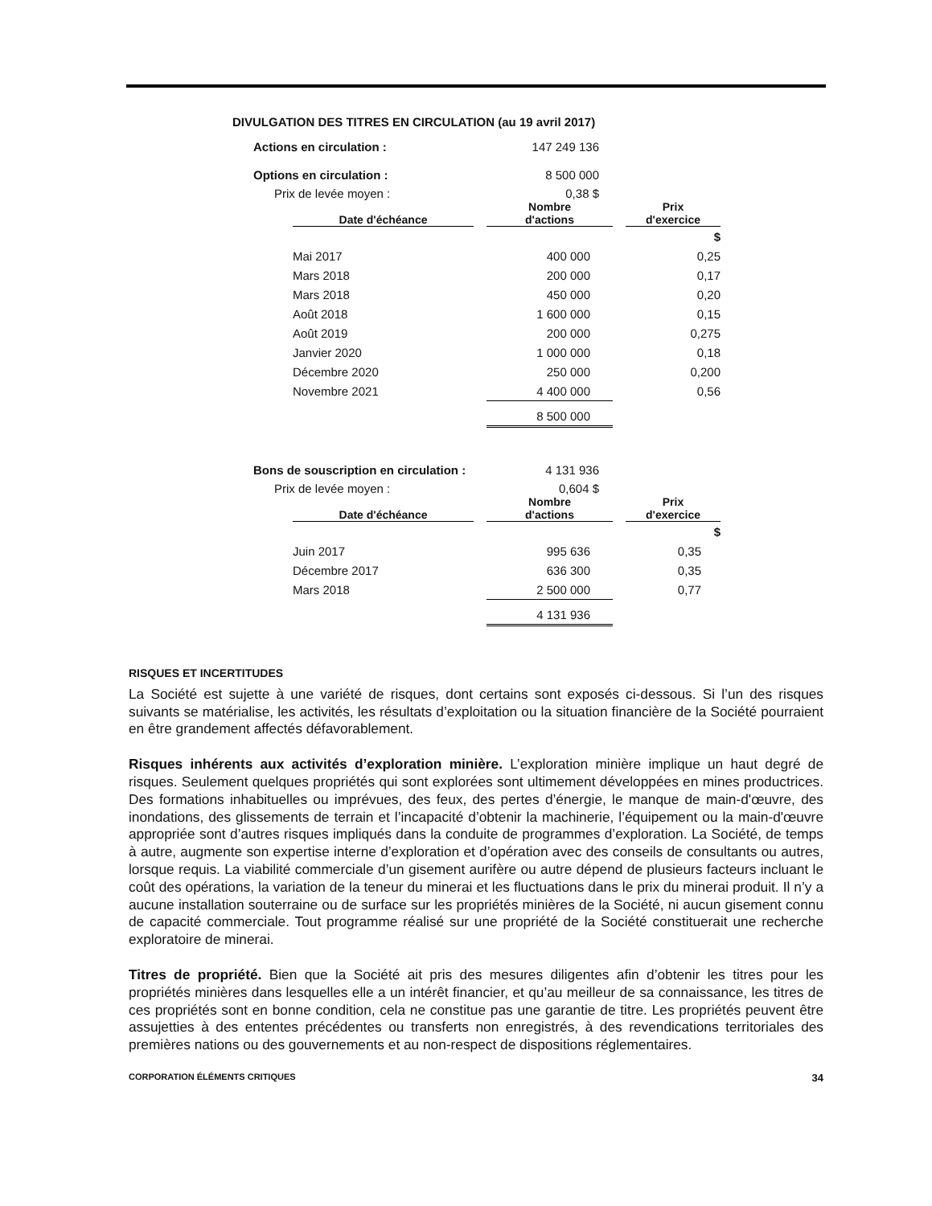DIVULGATION DES TITRES EN CIRCULATION (au 19 avril 2017)
Actions en circulation : 147 249 136
Options en circulation : 8 500 000
Prix de levée moyen : 0,38 $
| Date d'échéance | | Nombre d'actions | | Prix d'exercice |
| --- | --- | --- | --- | --- |
| | | | | $ |
| Mai 2017 | | 400 000 | | 0,25 |
| Mars 2018 | | 200 000 | | 0,17 |
| Mars 2018 | | 450 000 | | 0,20 |
| Août 2018 | | 1 600 000 | | 0,15 |
| Août 2019 | | 200 000 | | 0,275 |
| Janvier 2020 | | 1 000 000 | | 0,18 |
| Décembre 2020 | | 250 000 | | 0,200 |
| Novembre 2021 | | 4 400 000 | | 0,56 |
| | | 8 500 000 | | |
Bons de souscription en circulation : 4 131 936
Prix de levée moyen : 0,604 $
| Date d'échéance | | Nombre d'actions | | Prix d'exercice |
| --- | --- | --- | --- | --- |
| | | | | $ |
| Juin 2017 | | 995 636 | | 0,35 |
| Décembre 2017 | | 636 300 | | 0,35 |
| Mars 2018 | | 2 500 000 | | 0,77 |
| | | 4 131 936 | | |
RISQUES ET INCERTITUDES
La Société est sujette à une variété de risques, dont certains sont exposés ci-dessous. Si l’un des risques suivants se matérialise, les activités, les résultats d’exploitation ou la situation financière de la Société pourraient en être grandement affectés défavorablement.
Risques inhérents aux activités d’exploration minière. L’exploration minière implique un haut degré de risques. Seulement quelques propriétés qui sont explorées sont ultimement développées en mines productrices. Des formations inhabituelles ou imprévues, des feux, des pertes d’énergie, le manque de main-d'œuvre, des inondations, des glissements de terrain et l’incapacité d’obtenir la machinerie, l’équipement ou la main-d'œuvre appropriée sont d’autres risques impliqués dans la conduite de programmes d’exploration. La Société, de temps à autre, augmente son expertise interne d’exploration et d’opération avec des conseils de consultants ou autres, lorsque requis. La viabilité commerciale d’un gisement aurifère ou autre dépend de plusieurs facteurs incluant le coût des opérations, la variation de la teneur du minerai et les fluctuations dans le prix du minerai produit. Il n’y a aucune installation souterraine ou de surface sur les propriétés minières de la Société, ni aucun gisement connu de capacité commerciale. Tout programme réalisé sur une propriété de la Société constituerait une recherche exploratoire de minerai.
Titres de propriété. Bien que la Société ait pris des mesures diligentes afin d’obtenir les titres pour les propriétés minières dans lesquelles elle a un intérêt financier, et qu’au meilleur de sa connaissance, les titres de ces propriétés sont en bonne condition, cela ne constitue pas une garantie de titre. Les propriétés peuvent être assujetties à des ententes précédentes ou transferts non enregistrés, à des revendications territoriales des premières nations ou des gouvernements et au non-respect de dispositions réglementaires.
CORPORATION ÉLÉMENTS CRITIQUES 34